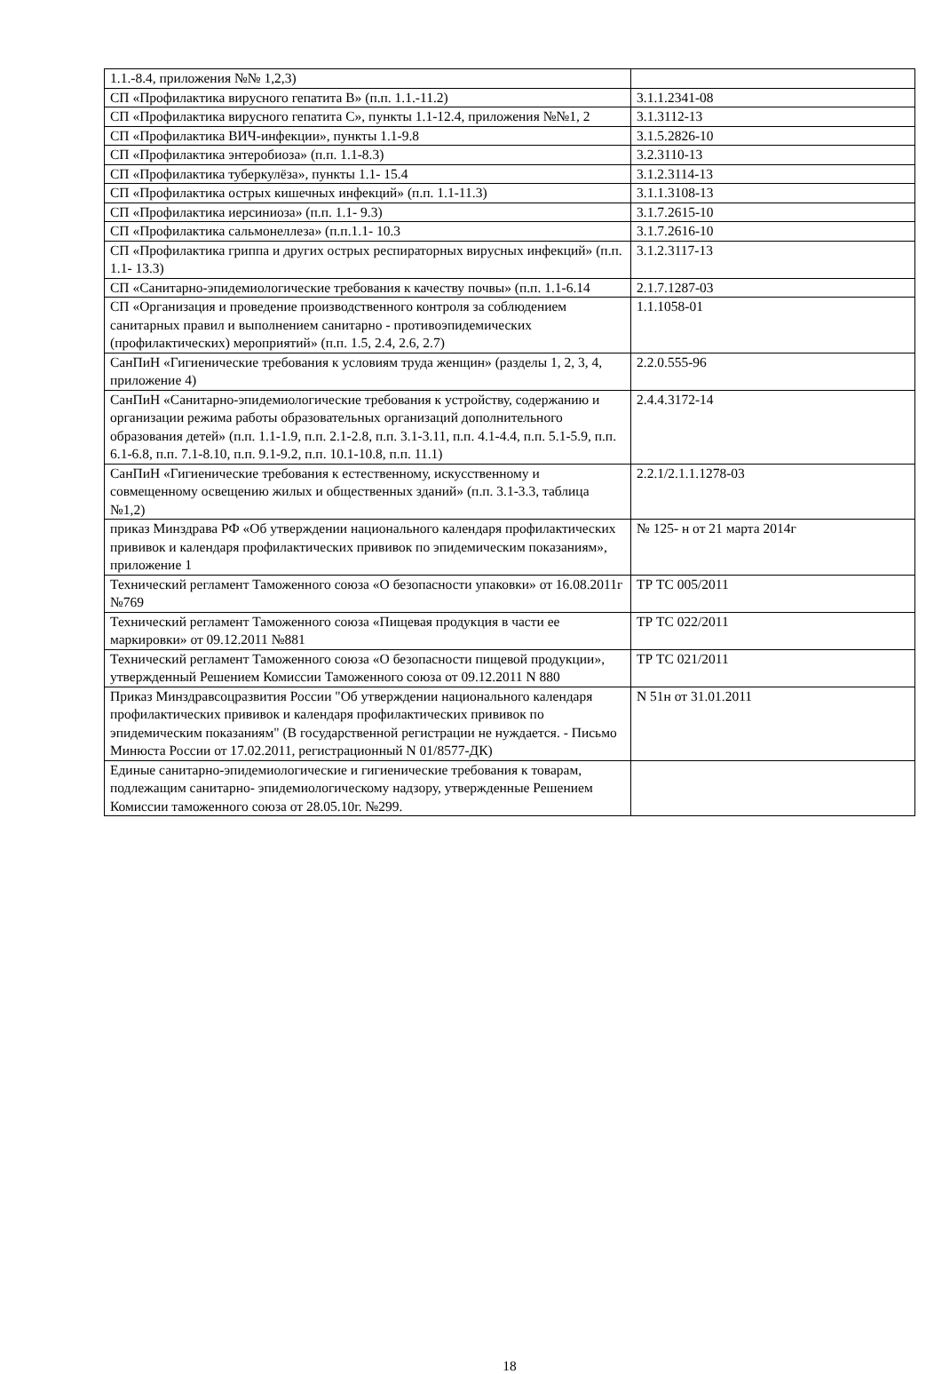| 1.1.-8.4, приложения №№ 1,2,3) | |
| СП «Профилактика вирусного гепатита В» (п.п. 1.1.-11.2) | 3.1.1.2341-08 |
| СП «Профилактика вирусного гепатита С», пункты 1.1-12.4, приложения №№1, 2 | 3.1.3112-13 |
| СП «Профилактика ВИЧ-инфекции», пункты 1.1-9.8 | 3.1.5.2826-10 |
| СП «Профилактика энтеробиоза» (п.п. 1.1-8.3) | 3.2.3110-13 |
| СП «Профилактика туберкулёза», пункты 1.1- 15.4 | 3.1.2.3114-13 |
| СП «Профилактика острых кишечных инфекций» (п.п. 1.1-11.3) | 3.1.1.3108-13 |
| СП «Профилактика иерсиниоза» (п.п. 1.1- 9.3) | 3.1.7.2615-10 |
| СП «Профилактика сальмонеллеза» (п.п.1.1- 10.3 | 3.1.7.2616-10 |
| СП «Профилактика гриппа и других острых респираторных вирусных инфекций» (п.п. 1.1- 13.3) | 3.1.2.3117-13 |
| СП «Санитарно-эпидемиологические требования к качеству почвы» (п.п. 1.1-6.14 | 2.1.7.1287-03 |
| СП «Организация и проведение производственного контроля за соблюдением санитарных правил и выполнением санитарно - противоэпидемических (профилактических) мероприятий» (п.п. 1.5, 2.4, 2.6, 2.7) | 1.1.1058-01 |
| СанПиН «Гигиенические требования к условиям труда женщин» (разделы 1, 2, 3, 4, приложение 4) | 2.2.0.555-96 |
| СанПиН «Санитарно-эпидемиологические требования к устройству, содержанию и организации режима работы образовательных организаций дополнительного образования детей» (п.п. 1.1-1.9, п.п. 2.1-2.8, п.п. 3.1-3.11, п.п. 4.1-4.4, п.п. 5.1-5.9, п.п. 6.1-6.8, п.п. 7.1-8.10, п.п. 9.1-9.2, п.п. 10.1-10.8, п.п. 11.1) | 2.4.4.3172-14 |
| СанПиН «Гигиенические требования к естественному, искусственному и совмещенному освещению жилых и общественных зданий» (п.п. 3.1-3.3, таблица №1,2) | 2.2.1/2.1.1.1278-03 |
| приказ Минздрава РФ «Об утверждении национального календаря профилактических прививок и календаря профилактических прививок по эпидемическим показаниям», приложение 1 | № 125- н от 21 марта 2014г |
| Технический регламент Таможенного союза «О безопасности упаковки» от 16.08.2011г №769 | ТР ТС 005/2011 |
| Технический регламент Таможенного союза «Пищевая продукция в части ее маркировки» от 09.12.2011 №881 | ТР ТС 022/2011 |
| Технический регламент Таможенного союза «О безопасности пищевой продукции», утвержденный Решением Комиссии Таможенного союза от 09.12.2011 N 880 | ТР ТС 021/2011 |
| Приказ Минздравсоцразвития России "Об утверждении национального календаря профилактических прививок и календаря профилактических прививок по эпидемическим показаниям" (В государственной регистрации не нуждается. - Письмо Минюста России от 17.02.2011, регистрационный N 01/8577-ДК) | N 51н от 31.01.2011 |
| Единые санитарно-эпидемиологические и гигиенические требования к товарам, подлежащим санитарно- эпидемиологическому надзору, утвержденные Решением Комиссии таможенного союза от 28.05.10г. №299. | |
18